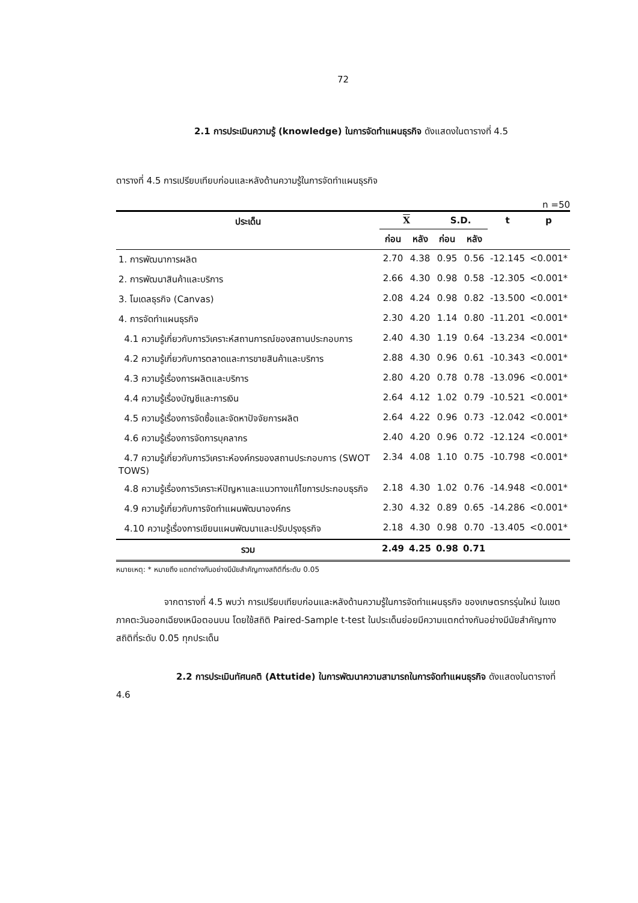72
2.1 การประเมินความรู้ (knowledge) ในการจัดทำแผนธุรกิจ ดังแสดงในตารางที่ 4.5
ตารางที่ 4.5 การเปรียบเทียบก่อนและหลังด้านความรู้ในการจัดทำแผนธุรกิจ
n =50
| ประเด็น | X | | S.D. | | t | p |
| --- | --- | --- | --- | --- | --- | --- |
| | ก่อน | หลัง | ก่อน | หลัง | | |
| 1. การพัฒนาการผลิต | 2.70 | 4.38 | 0.95 | 0.56 | -12.145 | <0.001* |
| 2. การพัฒนาสินค้าและบริการ | 2.66 | 4.30 | 0.98 | 0.58 | -12.305 | <0.001* |
| 3. โมเดลธุรกิจ (Canvas) | 2.08 | 4.24 | 0.98 | 0.82 | -13.500 | <0.001* |
| 4. การจัดทำแผนธุรกิจ | 2.30 | 4.20 | 1.14 | 0.80 | -11.201 | <0.001* |
| 4.1 ความรู้เกี่ยวกับการวิเคราะห์สถานการณ์ของสถานประกอบการ | 2.40 | 4.30 | 1.19 | 0.64 | -13.234 | <0.001* |
| 4.2 ความรู้เกี่ยวกับการตลาดและการขายสินค้าและบริการ | 2.88 | 4.30 | 0.96 | 0.61 | -10.343 | <0.001* |
| 4.3 ความรู้เรื่องการผลิตและบริการ | 2.80 | 4.20 | 0.78 | 0.78 | -13.096 | <0.001* |
| 4.4 ความรู้เรื่องบัญชีและการเงิน | 2.64 | 4.12 | 1.02 | 0.79 | -10.521 | <0.001* |
| 4.5 ความรู้เรื่องการจัดซื้อและจัดหาปัจจัยการผลิต | 2.64 | 4.22 | 0.96 | 0.73 | -12.042 | <0.001* |
| 4.6 ความรู้เรื่องการจัดการบุคลากร | 2.40 | 4.20 | 0.96 | 0.72 | -12.124 | <0.001* |
| 4.7 ความรู้เกี่ยวกับการวิเคราะห์องค์กรของสถานประกอบการ (SWOT TOWS) | 2.34 | 4.08 | 1.10 | 0.75 | -10.798 | <0.001* |
| 4.8 ความรู้เรื่องการวิเคราะห์ปัญหาและแนวทางแก้ไขการประกอบธุรกิจ | 2.18 | 4.30 | 1.02 | 0.76 | -14.948 | <0.001* |
| 4.9 ความรู้เกี่ยวกับการจัดทำแผนพัฒนาองค์กร | 2.30 | 4.32 | 0.89 | 0.65 | -14.286 | <0.001* |
| 4.10 ความรู้เรื่องการเขียนแผนพัฒนาและปรับปรุงธุรกิจ | 2.18 | 4.30 | 0.98 | 0.70 | -13.405 | <0.001* |
| รวม | 2.49 | 4.25 | 0.98 | 0.71 | | |
หมายเหตุ: * หมายถึง แตกต่างกันอย่างมีนัยสำคัญทางสถิติที่ระดับ 0.05
จากตารางที่ 4.5 พบว่า การเปรียบเทียบก่อนและหลังด้านความรู้ในการจัดทำแผนธุรกิจ ของเกษตรกรรุ่นใหม่ ในเขตภาคตะวันออกเฉียงเหนือตอนบน โดยใช้สถิติ Paired-Sample t-test ในประเด็นย่อยมีความแตกต่างกันอย่างมีนัยสำคัญทางสถิติที่ระดับ 0.05 ทุกประเด็น
2.2 การประเมินทัศนคติ (Attutide) ในการพัฒนาความสามารถในการจัดทำแผนธุรกิจ ดังแสดงในตารางที่ 4.6